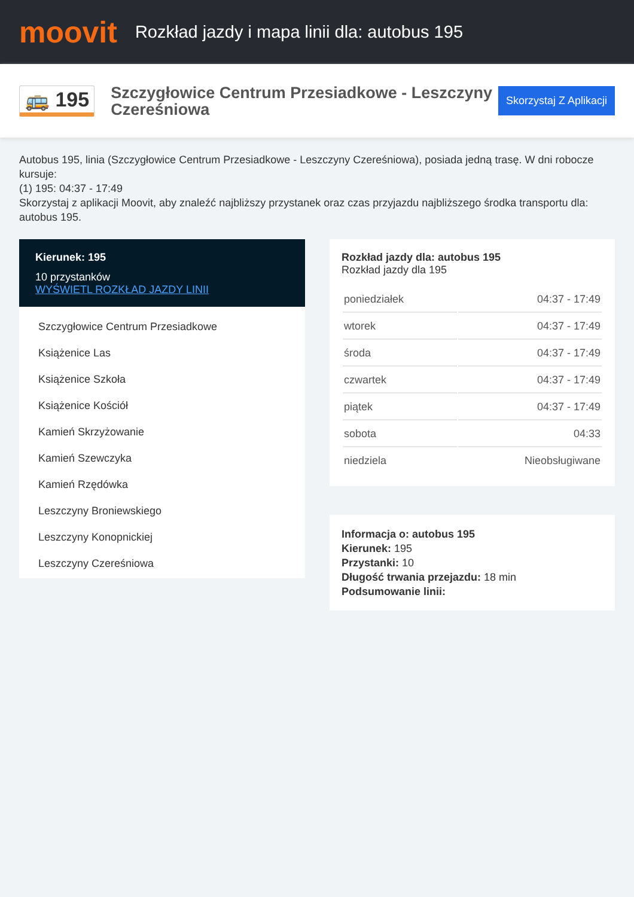moovit
Rozkład jazdy i mapa linii dla: autobus 195
🚌 195
Szczygłowice Centrum Przesiadkowe - Leszczyny Czereśniowa
Skorzystaj Z Aplikacji
Autobus 195, linia (Szczygłowice Centrum Przesiadkowe - Leszczyny Czereśniowa), posiada jedną trasę. W dni robocze kursuje:
(1) 195: 04:37 - 17:49
Skorzystaj z aplikacji Moovit, aby znaleźć najbliższy przystanek oraz czas przyjazdu najbliższego środka transportu dla: autobus 195.
Kierunek: 195
10 przystanków
WYŚWIETL ROZKŁAD JAZDY LINII
Szczygłowice Centrum Przesiadkowe
Książenice Las
Książenice Szkoła
Książenice Kościół
Kamień Skrzyżowanie
Kamień Szewczyka
Kamień Rzędówka
Leszczyny Broniewskiego
Leszczyny Konopnickiej
Leszczyny Czereśniowa
Rozkład jazdy dla: autobus 195
Rozkład jazdy dla 195
| poniedziałek | 04:37 - 17:49 |
| wtorek | 04:37 - 17:49 |
| środa | 04:37 - 17:49 |
| czwartek | 04:37 - 17:49 |
| piątek | 04:37 - 17:49 |
| sobota | 04:33 |
| niedziela | Nieobsługiwane |
Informacja o: autobus 195
Kierunek: 195
Przystanki: 10
Długość trwania przejazdu: 18 min
Podsumowanie linii: